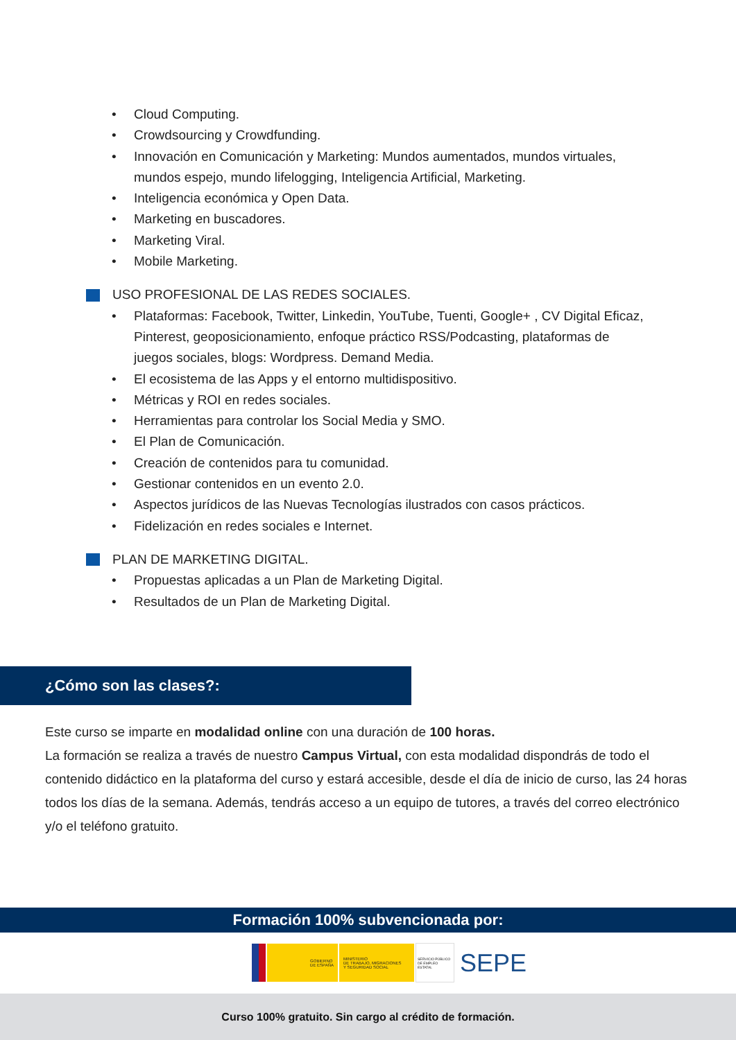• Cloud Computing.
• Crowdsourcing y Crowdfunding.
• Innovación en Comunicación y Marketing: Mundos aumentados, mundos virtuales, mundos espejo, mundo lifelogging, Inteligencia Artificial, Marketing.
• Inteligencia económica y Open Data.
• Marketing en buscadores.
• Marketing Viral.
• Mobile Marketing.
USO PROFESIONAL DE LAS REDES SOCIALES.
• Plataformas: Facebook, Twitter, Linkedin, YouTube, Tuenti, Google+ , CV Digital Eficaz, Pinterest, geoposicionamiento, enfoque práctico RSS/Podcasting, plataformas de juegos sociales, blogs: Wordpress. Demand Media.
• El ecosistema de las Apps y el entorno multidispositivo.
• Métricas y ROI en redes sociales.
• Herramientas para controlar los Social Media y SMO.
• El Plan de Comunicación.
• Creación de contenidos para tu comunidad.
• Gestionar contenidos en un evento 2.0.
• Aspectos jurídicos de las Nuevas Tecnologías ilustrados con casos prácticos.
• Fidelización en redes sociales e Internet.
PLAN DE MARKETING DIGITAL.
• Propuestas aplicadas a un Plan de Marketing Digital.
• Resultados de un Plan de Marketing Digital.
¿Cómo son las clases?:
Este curso se imparte en modalidad online con una duración de 100 horas.
La formación se realiza a través de nuestro Campus Virtual, con esta modalidad dispondrás de todo el contenido didáctico en la plataforma del curso y estará accesible, desde el día de inicio de curso, las 24 horas todos los días de la semana. Además, tendrás acceso a un equipo de tutores, a través del correo electrónico y/o el teléfono gratuito.
Formación 100% subvencionada por:
GOBIERNO
DE ESPAÑA
MINISTERIO
DE TRABAJO, MIGRACIONES
Y SEGURIDAD SOCIAL
SERVICIO PÚBLICO DE EMPLEO ESTATAL
SEPE
Curso 100% gratuito. Sin cargo al crédito de formación.